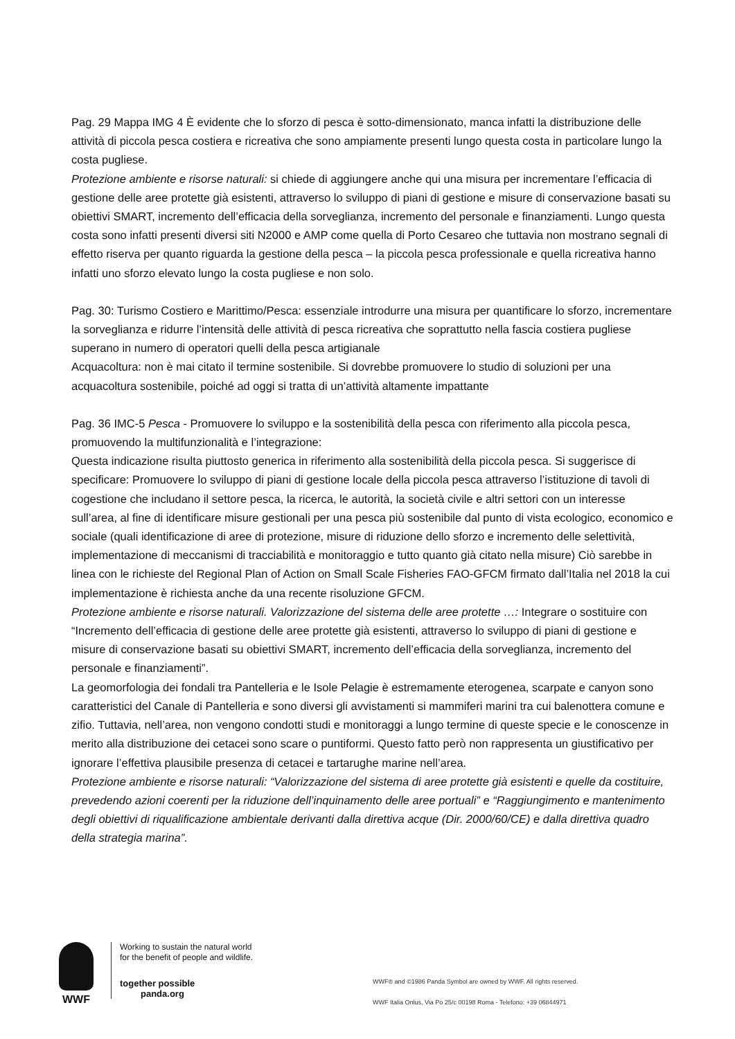Pag. 29 Mappa IMG 4 È evidente che lo sforzo di pesca è sotto-dimensionato, manca infatti la distribuzione delle attività di piccola pesca costiera e ricreativa che sono ampiamente presenti lungo questa costa in particolare lungo la costa pugliese.
Protezione ambiente e risorse naturali: si chiede di aggiungere anche qui una misura per incrementare l’efficacia di gestione delle aree protette già esistenti, attraverso lo sviluppo di piani di gestione e misure di conservazione basati su obiettivi SMART, incremento dell’efficacia della sorveglianza, incremento del personale e finanziamenti. Lungo questa costa sono infatti presenti diversi siti N2000 e AMP come quella di Porto Cesareo che tuttavia non mostrano segnali di effetto riserva per quanto riguarda la gestione della pesca – la piccola pesca professionale e quella ricreativa hanno infatti uno sforzo elevato lungo la costa pugliese e non solo.
Pag. 30: Turismo Costiero e Marittimo/Pesca: essenziale introdurre una misura per quantificare lo sforzo, incrementare la sorveglianza e ridurre l’intensità delle attività di pesca ricreativa che soprattutto nella fascia costiera pugliese superano in numero di operatori quelli della pesca artigianale
Acquacoltura: non è mai citato il termine sostenibile. Si dovrebbe promuovere lo studio di soluzioni per una acquacoltura sostenibile, poiché ad oggi si tratta di un’attività altamente impattante
Pag. 36 IMC-5 Pesca - Promuovere lo sviluppo e la sostenibilità della pesca con riferimento alla piccola pesca, promuovendo la multifunzionalità e l’integrazione:
Questa indicazione risulta piuttosto generica in riferimento alla sostenibilità della piccola pesca. Si suggerisce di specificare: Promuovere lo sviluppo di piani di gestione locale della piccola pesca attraverso l’istituzione di tavoli di cogestione che includano il settore pesca, la ricerca, le autorità, la società civile e altri settori con un interesse sull’area, al fine di identificare misure gestionali per una pesca più sostenibile dal punto di vista ecologico, economico e sociale (quali identificazione di aree di protezione, misure di riduzione dello sforzo e incremento delle selettività, implementazione di meccanismi di tracciabilità e monitoraggio e tutto quanto già citato nella misure) Ciò sarebbe in linea con le richieste del Regional Plan of Action on Small Scale Fisheries FAO-GFCM firmato dall’Italia nel 2018 la cui implementazione è richiesta anche da una recente risoluzione GFCM.
Protezione ambiente e risorse naturali. Valorizzazione del sistema delle aree protette …: Integrare o sostituire con “Incremento dell’efficacia di gestione delle aree protette già esistenti, attraverso lo sviluppo di piani di gestione e misure di conservazione basati su obiettivi SMART, incremento dell’efficacia della sorveglianza, incremento del personale e finanziamenti”.
La geomorfologia dei fondali tra Pantelleria e le Isole Pelagie è estremamente eterogenea, scarpate e canyon sono caratteristici del Canale di Pantelleria e sono diversi gli avvistamenti si mammiferi marini tra cui balenottera comune e zifio. Tuttavia, nell’area, non vengono condotti studi e monitoraggi a lungo termine di queste specie e le conoscenze in merito alla distribuzione dei cetacei sono scare o puntiformi. Questo fatto però non rappresenta un giustificativo per ignorare l’effettiva plausibile presenza di cetacei e tartarughe marine nell’area.
Protezione ambiente e risorse naturali: “Valorizzazione del sistema di aree protette già esistenti e quelle da costituire, prevedendo azioni coerenti per la riduzione dell’inquinamento delle aree portuali” e “Raggiungimento e mantenimento degli obiettivi di riqualificazione ambientale derivanti dalla direttiva acque (Dir. 2000/60/CE) e dalla direttiva quadro della strategia marina”.
WWF
Working to sustain the natural world for the benefit of people and wildlife.
together possible panda.org
WWF® and ©1986 Panda Symbol are owned by WWF. All rights reserved.
WWF Italia Onlus, Via Po 25/c 00198 Roma - Telefono: +39 06844971